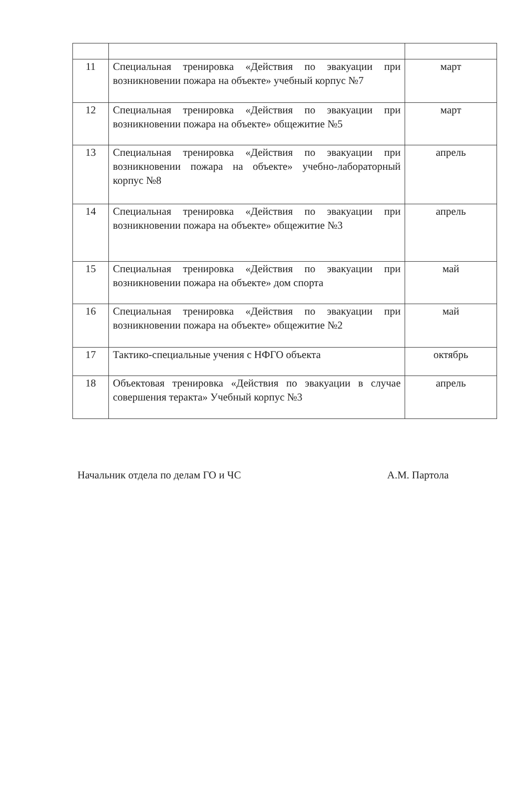| 11 | Специальная тренировка «Действия по эвакуации при возникновении пожара на объекте» учебный корпус №7 | март |
| 12 | Специальная тренировка «Действия по эвакуации при возникновении пожара на объекте» общежитие №5 | март |
| 13 | Специальная тренировка «Действия по эвакуации при возникновении пожара на объекте» учебно-лабораторный корпус №8 | апрель |
| 14 | Специальная тренировка «Действия по эвакуации при возникновении пожара на объекте» общежитие №3 | апрель |
| 15 | Специальная тренировка «Действия по эвакуации при возникновении пожара на объекте» дом спорта | май |
| 16 | Специальная тренировка «Действия по эвакуации при возникновении пожара на объекте» общежитие №2 | май |
| 17 | Тактико-специальные учения с НФГО объекта | октябрь |
| 18 | Объектовая тренировка «Действия по эвакуации в случае совершения теракта» Учебный корпус №3 | апрель |
Начальник отдела по делам ГО и ЧС А.М. Партола